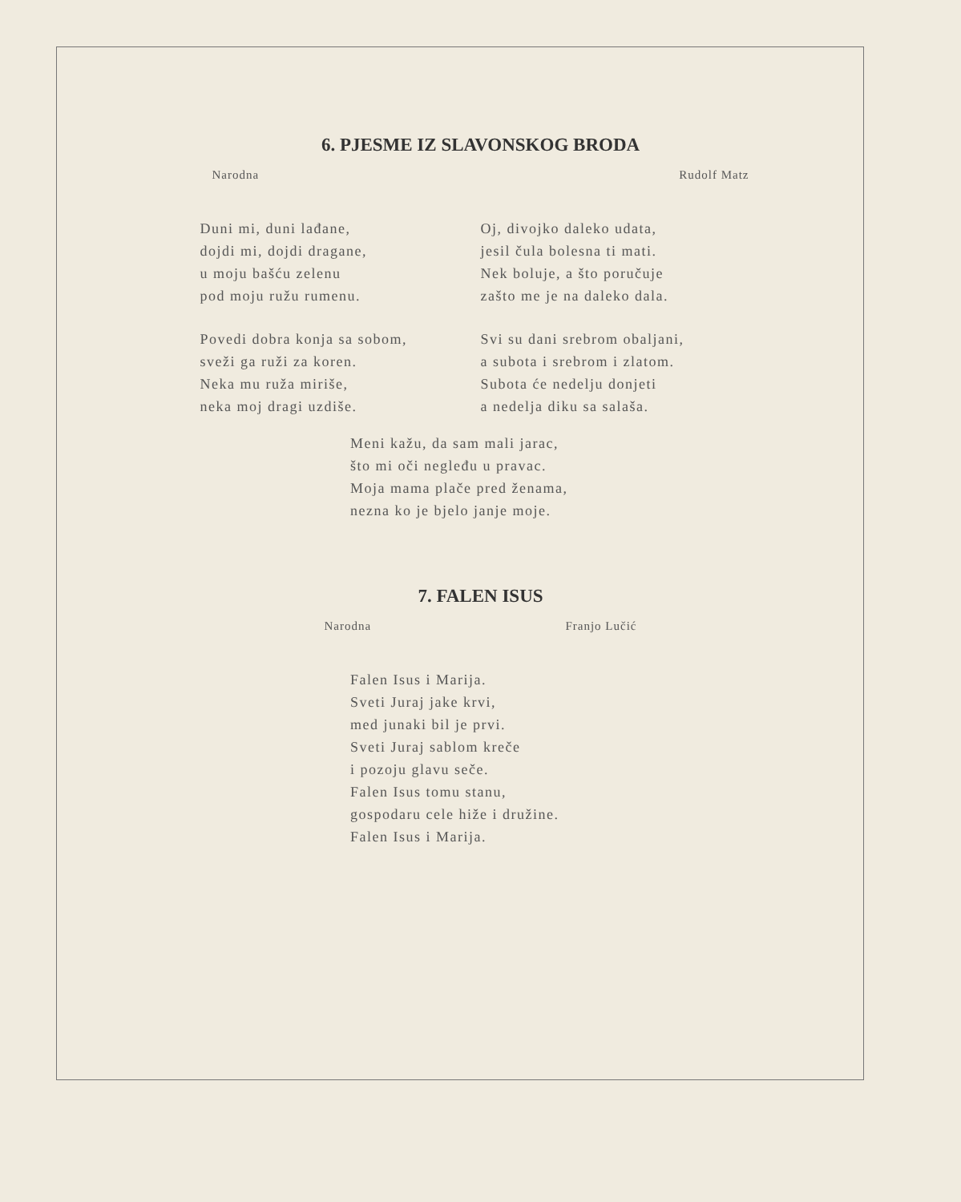6. PJESME IZ SLAVONSKOG BRODA
Narodna Rudolf Matz
Duni mi, duni lađane,
dojdi mi, dojdi dragane,
u moju bašću zelenu
pod moju ružu rumenu.
Povedi dobra konja sa sobom,
sveži ga ruži za koren.
Neka mu ruža miriše,
neka moj dragi uzdiše.
Oj, divojko daleko udata,
jesil čula bolesna ti mati.
Nek boluje, a što poručuje
zašto me je na daleko dala.
Svi su dani srebrom obaljani,
a subota i srebrom i zlatom.
Subota će nedelju donjeti
a nedelja diku sa salaša.
Meni kažu, da sam mali jarac,
što mi oči negleđu u pravac.
Moja mama plače pred ženama,
nezna ko je bjelo janje moje.
7. FALEN ISUS
Narodna Franjo Lučić
Falen Isus i Marija.
Sveti Juraj jake krvi,
med junaki bil je prvi.
Sveti Juraj sablom kreče
i pozoju glavu seče.
Falen Isus tomu stanu,
gospodaru cele hiže i družine.
Falen Isus i Marija.